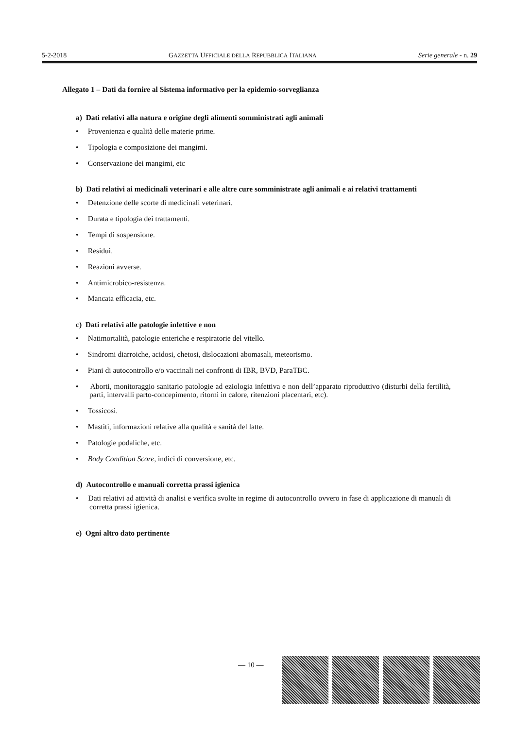5-2-2018 GAZZETTA UFFICIALE DELLA REPUBBLICA ITALIANA Serie generale - n. 29
Allegato 1 – Dati da fornire al Sistema informativo per la epidemio-sorveglianza
a) Dati relativi alla natura e origine degli alimenti somministrati agli animali
• Provenienza e qualità delle materie prime.
• Tipologia e composizione dei mangimi.
• Conservazione dei mangimi, etc
b) Dati relativi ai medicinali veterinari e alle altre cure somministrate agli animali e ai relativi trattamenti
• Detenzione delle scorte di medicinali veterinari.
• Durata e tipologia dei trattamenti.
• Tempi di sospensione.
• Residui.
• Reazioni avverse.
• Antimicrobico-resistenza.
• Mancata efficacia, etc.
c) Dati relativi alle patologie infettive e non
• Natimortalità, patologie enteriche e respiratorie del vitello.
• Sindromi diarroiche, acidosi, chetosi, dislocazioni abomasali, meteorismo.
• Piani di autocontrollo e/o vaccinali nei confronti di IBR, BVD, ParaTBC.
• Aborti, monitoraggio sanitario patologie ad eziologia infettiva e non dell’apparato riproduttivo (disturbi della fertilità, parti, intervalli parto-concepimento, ritorni in calore, ritenzioni placentari, etc).
• Tossicosi.
• Mastiti, informazioni relative alla qualità e sanità del latte.
• Patologie podaliche, etc.
• Body Condition Score, indici di conversione, etc.
d) Autocontrollo e manuali corretta prassi igienica
• Dati relativi ad attività di analisi e verifica svolte in regime di autocontrollo ovvero in fase di applicazione di manuali di corretta prassi igienica.
e) Ogni altro dato pertinente
— 10 —